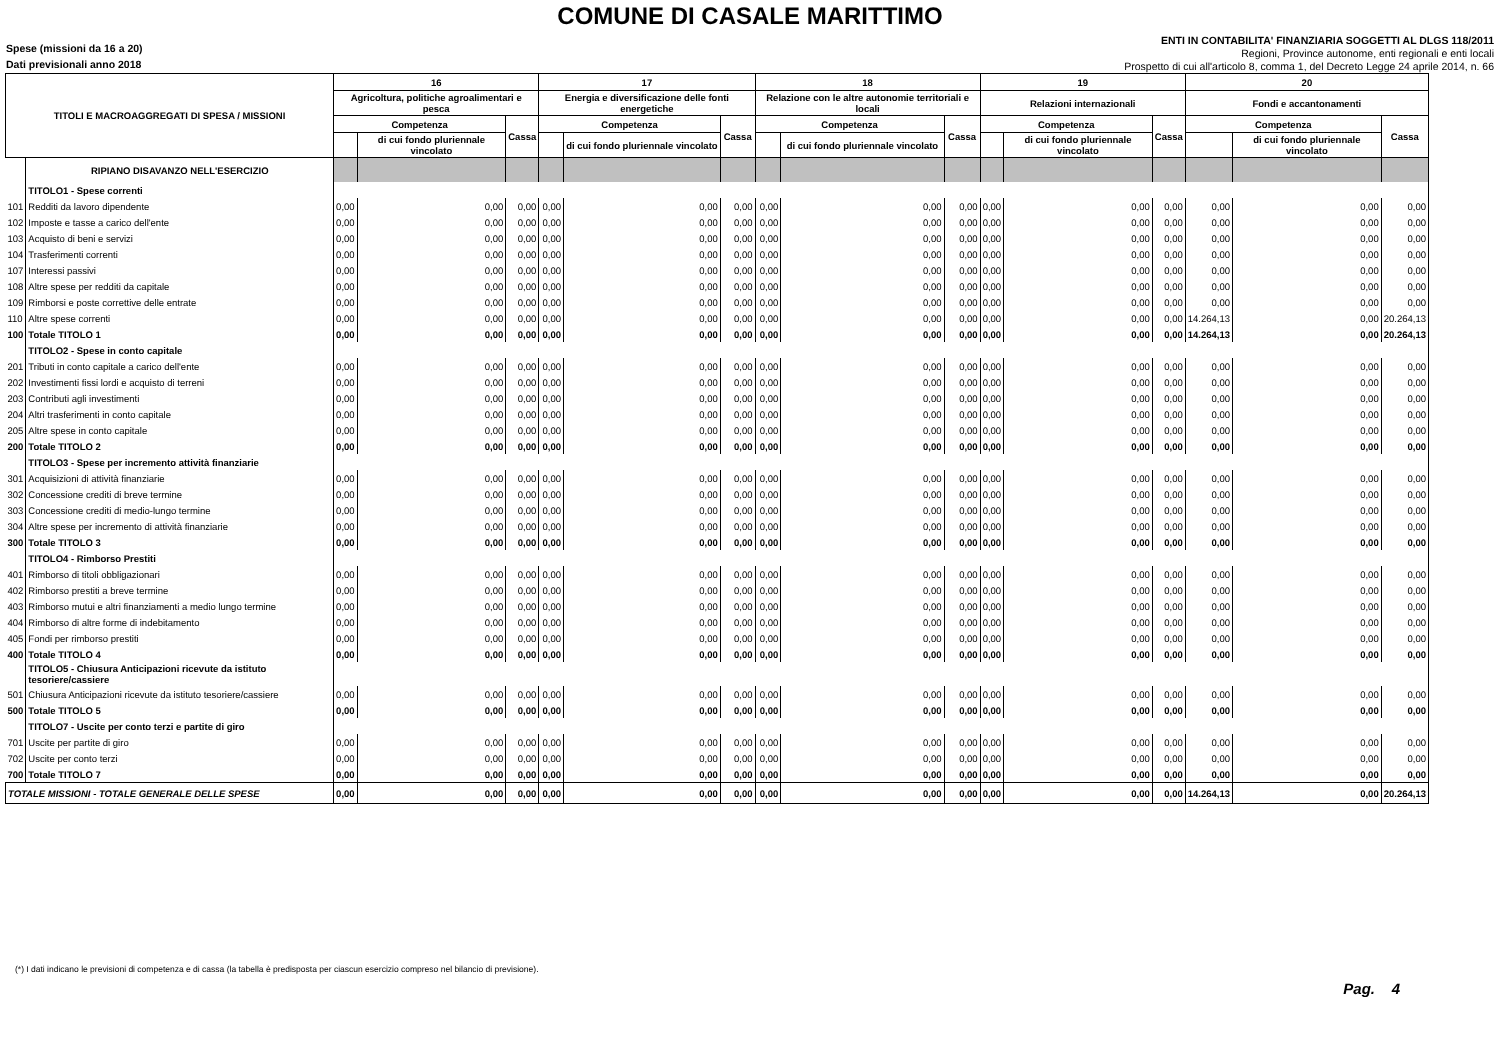COMUNE DI CASALE MARITTIMO
Spese (missioni da 16 a 20)
Dati previsionali anno 2018
ENTI IN CONTABILITA' FINANZIARIA SOGGETTI AL DLGS 118/2011
Regioni, Province autonome, enti regionali e enti locali
Prospetto di cui all'articolo 8, comma 1, del Decreto Legge 24 aprile 2014, n. 66
| TITOLI E MACROAGGREGATI DI SPESA / MISSIONI | | 16 | | | 17 | | | 18 | | | 19 | | | 20 | | |
| --- | --- | --- | --- | --- | --- | --- | --- | --- | --- | --- | --- | --- | --- | --- | --- | --- |
| | | Agricoltura, politiche agroalimentari e pesca | | | Energia e diversificazione delle fonti energetiche | | | Relazione con le altre autonomie territoriali e locali | | | Relazioni internazionali | | | Fondi e accantonamenti | | |
| | | Competenza | | Cassa | Competenza | | Cassa | Competenza | | Cassa | Competenza | | Cassa | Competenza | | Cassa |
| | | | di cui fondo pluriennale vincolato | | | di cui fondo pluriennale vincolato | | | di cui fondo pluriennale vincolato | | | di cui fondo pluriennale vincolato | | | di cui fondo pluriennale vincolato | |
| | RIPIANO DISAVANZO NELL'ESERCIZIO | | | | | | | | | | | | | | | |
| | TITOLO1 - Spese correnti | | | | | | | | | | | | | | | |
| 101 | Redditi da lavoro dipendente | 0,00 | 0,00 | 0,00 | 0,00 | 0,00 | 0,00 | 0,00 | 0,00 | 0,00 | 0,00 | 0,00 | 0,00 | 0,00 | 0,00 | 0,00 |
| 102 | Imposte e tasse a carico dell'ente | 0,00 | 0,00 | 0,00 | 0,00 | 0,00 | 0,00 | 0,00 | 0,00 | 0,00 | 0,00 | 0,00 | 0,00 | 0,00 | 0,00 | 0,00 |
| 103 | Acquisto di beni e servizi | 0,00 | 0,00 | 0,00 | 0,00 | 0,00 | 0,00 | 0,00 | 0,00 | 0,00 | 0,00 | 0,00 | 0,00 | 0,00 | 0,00 | 0,00 |
| 104 | Trasferimenti correnti | 0,00 | 0,00 | 0,00 | 0,00 | 0,00 | 0,00 | 0,00 | 0,00 | 0,00 | 0,00 | 0,00 | 0,00 | 0,00 | 0,00 | 0,00 |
| 107 | Interessi passivi | 0,00 | 0,00 | 0,00 | 0,00 | 0,00 | 0,00 | 0,00 | 0,00 | 0,00 | 0,00 | 0,00 | 0,00 | 0,00 | 0,00 | 0,00 |
| 108 | Altre spese per redditi da capitale | 0,00 | 0,00 | 0,00 | 0,00 | 0,00 | 0,00 | 0,00 | 0,00 | 0,00 | 0,00 | 0,00 | 0,00 | 0,00 | 0,00 | 0,00 |
| 109 | Rimborsi e poste correttive delle entrate | 0,00 | 0,00 | 0,00 | 0,00 | 0,00 | 0,00 | 0,00 | 0,00 | 0,00 | 0,00 | 0,00 | 0,00 | 0,00 | 0,00 | 0,00 |
| 110 | Altre spese correnti | 0,00 | 0,00 | 0,00 | 0,00 | 0,00 | 0,00 | 0,00 | 0,00 | 0,00 | 0,00 | 0,00 | 0,00 | 14.264,13 | 0,00 | 20.264,13 |
| 100 | Totale TITOLO 1 | 0,00 | 0,00 | 0,00 | 0,00 | 0,00 | 0,00 | 0,00 | 0,00 | 0,00 | 0,00 | 0,00 | 0,00 | 14.264,13 | 0,00 | 20.264,13 |
| | TITOLO2 - Spese in conto capitale | | | | | | | | | | | | | | | |
| 201 | Tributi in conto capitale a carico dell'ente | 0,00 | 0,00 | 0,00 | 0,00 | 0,00 | 0,00 | 0,00 | 0,00 | 0,00 | 0,00 | 0,00 | 0,00 | 0,00 | 0,00 | 0,00 |
| 202 | Investimenti fissi lordi e acquisto di terreni | 0,00 | 0,00 | 0,00 | 0,00 | 0,00 | 0,00 | 0,00 | 0,00 | 0,00 | 0,00 | 0,00 | 0,00 | 0,00 | 0,00 | 0,00 |
| 203 | Contributi agli investimenti | 0,00 | 0,00 | 0,00 | 0,00 | 0,00 | 0,00 | 0,00 | 0,00 | 0,00 | 0,00 | 0,00 | 0,00 | 0,00 | 0,00 | 0,00 |
| 204 | Altri trasferimenti in conto capitale | 0,00 | 0,00 | 0,00 | 0,00 | 0,00 | 0,00 | 0,00 | 0,00 | 0,00 | 0,00 | 0,00 | 0,00 | 0,00 | 0,00 | 0,00 |
| 205 | Altre spese in conto capitale | 0,00 | 0,00 | 0,00 | 0,00 | 0,00 | 0,00 | 0,00 | 0,00 | 0,00 | 0,00 | 0,00 | 0,00 | 0,00 | 0,00 | 0,00 |
| 200 | Totale TITOLO 2 | 0,00 | 0,00 | 0,00 | 0,00 | 0,00 | 0,00 | 0,00 | 0,00 | 0,00 | 0,00 | 0,00 | 0,00 | 0,00 | 0,00 | 0,00 |
| | TITOLO3 - Spese per incremento attività finanziarie | | | | | | | | | | | | | | | |
| 301 | Acquisizioni di attività finanziarie | 0,00 | 0,00 | 0,00 | 0,00 | 0,00 | 0,00 | 0,00 | 0,00 | 0,00 | 0,00 | 0,00 | 0,00 | 0,00 | 0,00 | 0,00 |
| 302 | Concessione crediti di breve termine | 0,00 | 0,00 | 0,00 | 0,00 | 0,00 | 0,00 | 0,00 | 0,00 | 0,00 | 0,00 | 0,00 | 0,00 | 0,00 | 0,00 | 0,00 |
| 303 | Concessione crediti di medio-lungo termine | 0,00 | 0,00 | 0,00 | 0,00 | 0,00 | 0,00 | 0,00 | 0,00 | 0,00 | 0,00 | 0,00 | 0,00 | 0,00 | 0,00 | 0,00 |
| 304 | Altre spese per incremento di attività finanziarie | 0,00 | 0,00 | 0,00 | 0,00 | 0,00 | 0,00 | 0,00 | 0,00 | 0,00 | 0,00 | 0,00 | 0,00 | 0,00 | 0,00 | 0,00 |
| 300 | Totale TITOLO 3 | 0,00 | 0,00 | 0,00 | 0,00 | 0,00 | 0,00 | 0,00 | 0,00 | 0,00 | 0,00 | 0,00 | 0,00 | 0,00 | 0,00 | 0,00 |
| | TITOLO4 - Rimborso Prestiti | | | | | | | | | | | | | | | |
| 401 | Rimborso di titoli obbligazionari | 0,00 | 0,00 | 0,00 | 0,00 | 0,00 | 0,00 | 0,00 | 0,00 | 0,00 | 0,00 | 0,00 | 0,00 | 0,00 | 0,00 | 0,00 |
| 402 | Rimborso prestiti a breve termine | 0,00 | 0,00 | 0,00 | 0,00 | 0,00 | 0,00 | 0,00 | 0,00 | 0,00 | 0,00 | 0,00 | 0,00 | 0,00 | 0,00 | 0,00 |
| 403 | Rimborso mutui e altri finanziamenti a medio lungo termine | 0,00 | 0,00 | 0,00 | 0,00 | 0,00 | 0,00 | 0,00 | 0,00 | 0,00 | 0,00 | 0,00 | 0,00 | 0,00 | 0,00 | 0,00 |
| 404 | Rimborso di altre forme di indebitamento | 0,00 | 0,00 | 0,00 | 0,00 | 0,00 | 0,00 | 0,00 | 0,00 | 0,00 | 0,00 | 0,00 | 0,00 | 0,00 | 0,00 | 0,00 |
| 405 | Fondi per rimborso prestiti | 0,00 | 0,00 | 0,00 | 0,00 | 0,00 | 0,00 | 0,00 | 0,00 | 0,00 | 0,00 | 0,00 | 0,00 | 0,00 | 0,00 | 0,00 |
| 400 | Totale TITOLO 4 | 0,00 | 0,00 | 0,00 | 0,00 | 0,00 | 0,00 | 0,00 | 0,00 | 0,00 | 0,00 | 0,00 | 0,00 | 0,00 | 0,00 | 0,00 |
| | TITOLO5 - Chiusura Anticipazioni ricevute da istituto tesoriere/cassiere | | | | | | | | | | | | | | | |
| 501 | Chiusura Anticipazioni ricevute da istituto tesoriere/cassiere | 0,00 | 0,00 | 0,00 | 0,00 | 0,00 | 0,00 | 0,00 | 0,00 | 0,00 | 0,00 | 0,00 | 0,00 | 0,00 | 0,00 | 0,00 |
| 500 | Totale TITOLO 5 | 0,00 | 0,00 | 0,00 | 0,00 | 0,00 | 0,00 | 0,00 | 0,00 | 0,00 | 0,00 | 0,00 | 0,00 | 0,00 | 0,00 | 0,00 |
| | TITOLO7 - Uscite per conto terzi e partite di giro | | | | | | | | | | | | | | | |
| 701 | Uscite per partite di giro | 0,00 | 0,00 | 0,00 | 0,00 | 0,00 | 0,00 | 0,00 | 0,00 | 0,00 | 0,00 | 0,00 | 0,00 | 0,00 | 0,00 | 0,00 |
| 702 | Uscite per conto terzi | 0,00 | 0,00 | 0,00 | 0,00 | 0,00 | 0,00 | 0,00 | 0,00 | 0,00 | 0,00 | 0,00 | 0,00 | 0,00 | 0,00 | 0,00 |
| 700 | Totale TITOLO 7 | 0,00 | 0,00 | 0,00 | 0,00 | 0,00 | 0,00 | 0,00 | 0,00 | 0,00 | 0,00 | 0,00 | 0,00 | 0,00 | 0,00 | 0,00 |
| TOTALE MISSIONI - TOTALE GENERALE DELLE SPESE | | 0,00 | 0,00 | 0,00 | 0,00 | 0,00 | 0,00 | 0,00 | 0,00 | 0,00 | 0,00 | 0,00 | 0,00 | 14.264,13 | 0,00 | 20.264,13 |
(*) I dati indicano le previsioni di competenza e di cassa (la tabella è predisposta per ciascun esercizio compreso nel bilancio di previsione).
Pag. 4